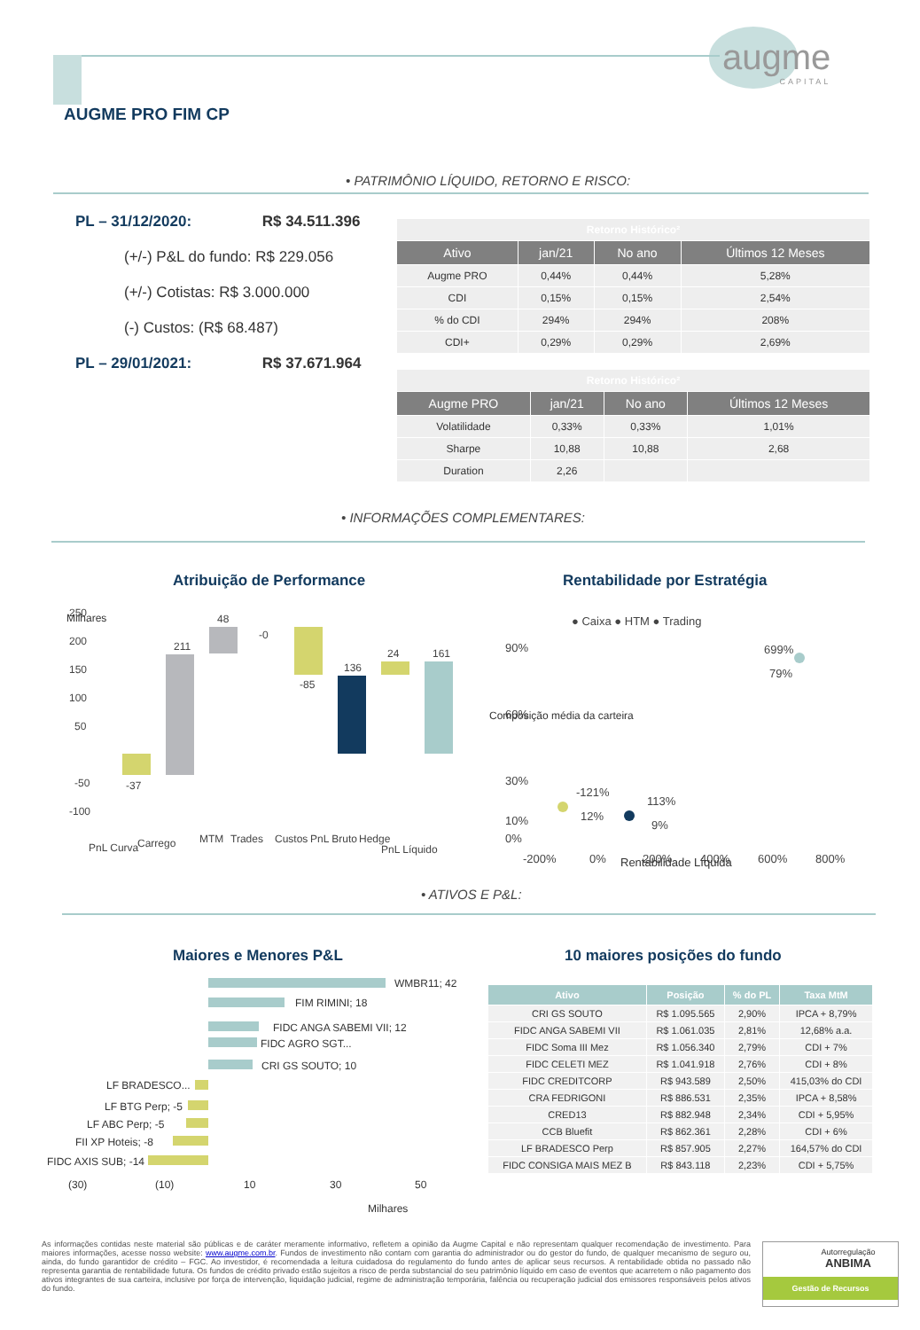augme
CAPITAL
AUGME PRO FIM CP
• PATRIMÔNIO LÍQUIDO, RETORNO E RISCO:
PL – 31/12/2020: R$ 34.511.396
(+/-) P&L do fundo: R$ 229.056
(+/-) Cotistas: R$ 3.000.000
(-) Custos: (R$ 68.487)
PL – 29/01/2021: R$ 37.671.964
| Retorno Histórico² | | | |
| Ativo | jan/21 | No ano | Últimos 12 Meses |
| Augme PRO | 0,44% | 0,44% | 5,28% |
| CDI | 0,15% | 0,15% | 2,54% |
| % do CDI | 294% | 294% | 208% |
| CDI+ | 0,29% | 0,29% | 2,69% |
| Retorno Histórico² | | | |
| Augme PRO | jan/21 | No ano | Últimos 12 Meses |
| Volatilidade | 0,33% | 0,33% | 1,01% |
| Sharpe | 10,88 | 10,88 | 2,68 |
| Duration | 2,26 | | |
• INFORMAÇÕES COMPLEMENTARES:
Atribuição de Performance
250
200
150
100
50
-50
-100
-37
211
48
-0
-85
136
24
161
PnL Curva
Carrego
MTM
Trades
Custos
PnL Bruto
Hedge
PnL Líquido
Milhares
Milhares
Rentabilidade por Estratégia
● Caixa ● HTM ● Trading
90%
60%
30%
10%
0%
-121%
12%
113%
9%
699%
79%
-200%
0%
200%
400%
600%
800%
Rentabilidade Líquida
Composição média da carteira
• ATIVOS E P&L:
Maiores e Menores P&L
WMBR11; 42
FIM RIMINI; 18
FIDC ANGA SABEMI VII; 12
FIDC AGRO SGT...
CRI GS SOUTO; 10
LF BRADESCO...
LF BTG Perp; -5
LF ABC Perp; -5
FII XP Hoteis; -8
FIDC AXIS SUB; -14
(30)
(10)
10
30
50
Milhares
10 maiores posições do fundo
| Ativo | Posição | % do PL | Taxa MtM |
| --- | --- | --- | --- |
| CRI GS SOUTO | R$ 1.095.565 | 2,90% | IPCA + 8,79% |
| FIDC ANGA SABEMI VII | R$ 1.061.035 | 2,81% | 12,68% a.a. |
| FIDC Soma III Mez | R$ 1.056.340 | 2,79% | CDI + 7% |
| FIDC CELETI MEZ | R$ 1.041.918 | 2,76% | CDI + 8% |
| FIDC CREDITCORP | R$ 943.589 | 2,50% | 415,03% do CDI |
| CRA FEDRIGONI | R$ 886.531 | 2,35% | IPCA + 8,58% |
| CRED13 | R$ 882.948 | 2,34% | CDI + 5,95% |
| CCB Bluefit | R$ 862.361 | 2,28% | CDI + 6% |
| LF BRADESCO Perp | R$ 857.905 | 2,27% | 164,57% do CDI |
| FIDC CONSIGA MAIS MEZ B | R$ 843.118 | 2,23% | CDI + 5,75% |
As informações contidas neste material são públicas e de caráter meramente informativo, refletem a opinião da Augme Capital e não representam qualquer recomendação de investimento. Para maiores informações, acesse nosso website: www.augme.com.br. Fundos de investimento não contam com garantia do administrador ou do gestor do fundo, de qualquer mecanismo de seguro ou, ainda, do fundo garantidor de crédito – FGC. Ao investidor, é recomendada a leitura cuidadosa do regulamento do fundo antes de aplicar seus recursos. A rentabilidade obtida no passado não representa garantia de rentabilidade futura. Os fundos de crédito privado estão sujeitos a risco de perda substancial do seu patrimônio líquido em caso de eventos que acarretem o não pagamento dos ativos integrantes de sua carteira, inclusive por força de intervenção, liquidação judicial, regime de administração temporária, falência ou recuperação judicial dos emissores responsáveis pelos ativos do fundo.
Autorregulação
ANBIMA
Gestão de Recursos